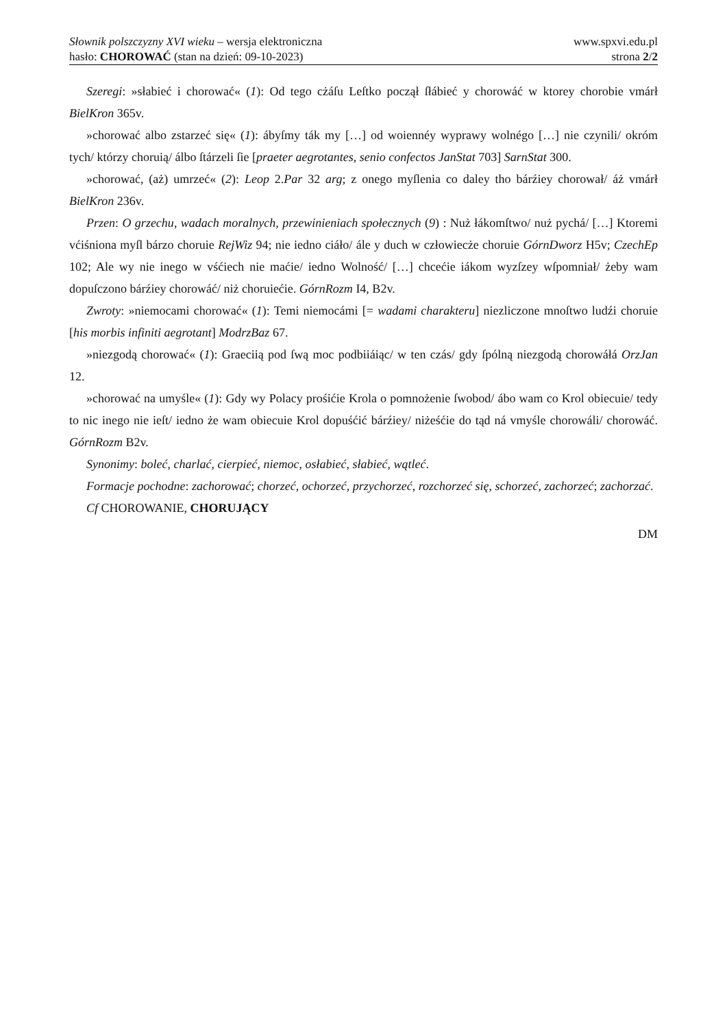Słownik polszczyzny XVI wieku – wersja elektroniczna www.spxvi.edu.pl
hasło: CHOROWAĆ (stan na dzień: 09-10-2023) strona 2/2
Szeregi: »słabieć i chorować« (1): Od tego cżáſu Leſtko począł ſłábieć y chorowáć w ktorey chorobie vmárł BielKron 365v.
»chorować albo zstarzeć się« (1): ábyſmy ták my […] od woiennéy wyprawy wolnégo […] nie czynili/ okróm tych/ którzy choruią/ álbo ſtárzeli ſie [praeter aegrotantes, senio confectos JanStat 703] SarnStat 300.
»chorować, (aż) umrzeć« (2): Leop 2.Par 32 arg; z onego myſlenia co daley tho bárźiey chorował/ áż vmárł BielKron 236v.
Przen: O grzechu, wadach moralnych, przewinieniach społecznych (9) : Nuż łákomſtwo/ nuż pychá/ […] Ktoremi vćiśniona myſl bárzo choruie RejWiz 94; nie iedno ciáło/ ále y duch w człowiecże choruie GórnDworz H5v; CzechEp 102; Ale wy nie inego w vśćiech nie maćie/ iedno Wolność/ […] chcećie iákom wyzſzey wſpomniał/ żeby wam dopuſczono bárźiey chorowáć/ niż choruiećie. GórnRozm I4, B2v.
Zwroty: »niemocami chorować« (1): Temi niemocámi [= wadami charakteru] niezliczone mnoſtwo ludźi choruie [his morbis infiniti aegrotant] ModrzBaz 67.
»niezgodą chorować« (1): Graeciią pod ſwą moc podbiiáiąc/ w ten czás/ gdy ſpólną niezgodą chorowáłá OrzJan 12.
»chorować na umyśle« (1): Gdy wy Polacy prośićie Krola o pomnożenie ſwobod/ ábo wam co Krol obiecuie/ tedy to nic inego nie ieſt/ iedno że wam obiecuie Krol dopuśćić bárźiey/ niżeśćie do tąd ná vmyśle chorowáli/ chorowáć. GórnRozm B2v.
Synonimy: boleć, charlać, cierpieć, niemoc, osłabieć, słabieć, wątleć.
Formacje pochodne: zachorować; chorzeć, ochorzeć, przychorzeć, rozchorzeć się, schorzeć, zachorzeć; zachorzać.
Cf CHOROWANIE, CHORUJĄCY
DM